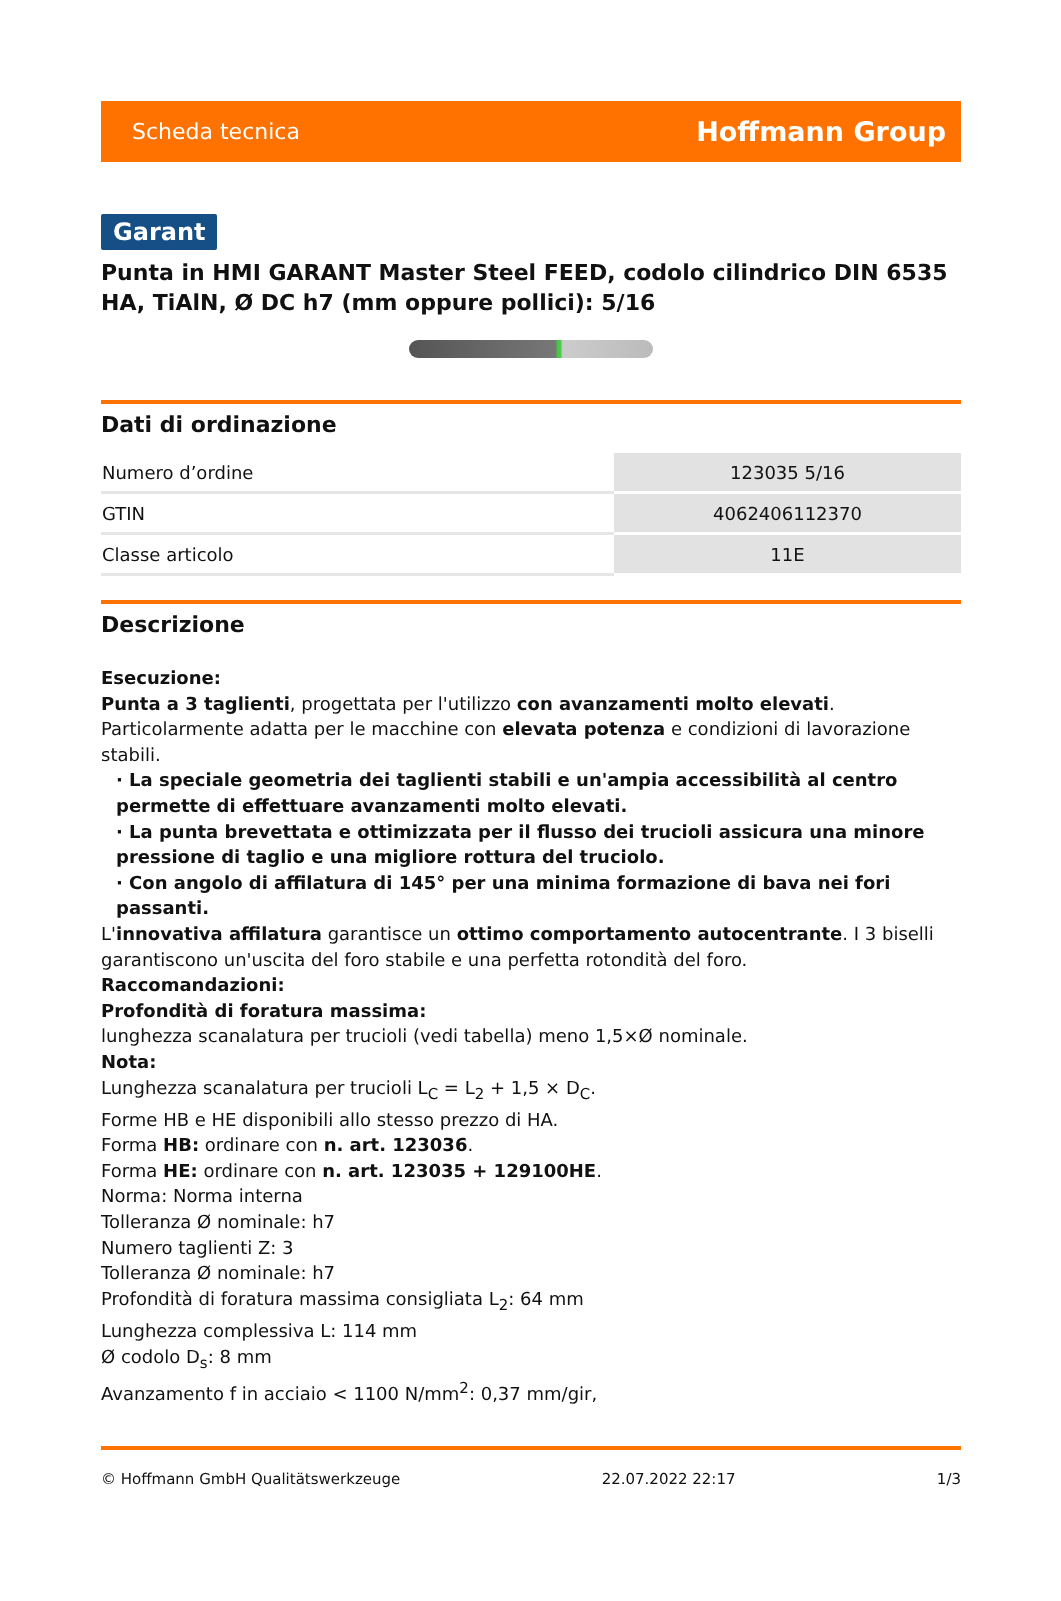Scheda tecnica Hoffmann Group
Garant
Punta in HMI GARANT Master Steel FEED, codolo cilindrico DIN 6535 HA, TiAlN, Ø DC h7 (mm oppure pollici): 5/16
Dati di ordinazione
| Numero d’ordine | 123035 5/16 |
| GTIN | 4062406112370 |
| Classe articolo | 11E |
Descrizione
Esecuzione:
Punta a 3 taglienti, progettata per l'utilizzo con avanzamenti molto elevati. Particolarmente adatta per le macchine con elevata potenza e condizioni di lavorazione stabili.
· La speciale geometria dei taglienti stabili e un'ampia accessibilità al centro permette di effettuare avanzamenti molto elevati.
· La punta brevettata e ottimizzata per il flusso dei trucioli assicura una minore pressione di taglio e una migliore rottura del truciolo.
· Con angolo di affilatura di 145° per una minima formazione di bava nei fori passanti.
L'innovativa affilatura garantisce un ottimo comportamento autocentrante. I 3 biselli garantiscono un'uscita del foro stabile e una perfetta rotondità del foro.
Raccomandazioni:
Profondità di foratura massima:
lunghezza scanalatura per trucioli (vedi tabella) meno 1,5×Ø nominale.
Nota:
Lunghezza scanalatura per trucioli L<sub>C</sub> = L<sub>2</sub> + 1,5 × D<sub>C</sub>.
Forme HB e HE disponibili allo stesso prezzo di HA.
Forma HB: ordinare con n. art. 123036.
Forma HE: ordinare con n. art. 123035 + 129100HE.
Norma: Norma interna
Tolleranza Ø nominale: h7
Numero taglienti Z: 3
Tolleranza Ø nominale: h7
Profondità di foratura massima consigliata L<sub>2</sub>: 64 mm
Lunghezza complessiva L: 114 mm
Ø codolo D<sub>s</sub>: 8 mm
Avanzamento f in acciaio < 1100 N/mm<sup>2</sup>: 0,37 mm/gir,
© Hoffmann GmbH Qualitätswerkzeuge 22.07.2022 22:17 1/3